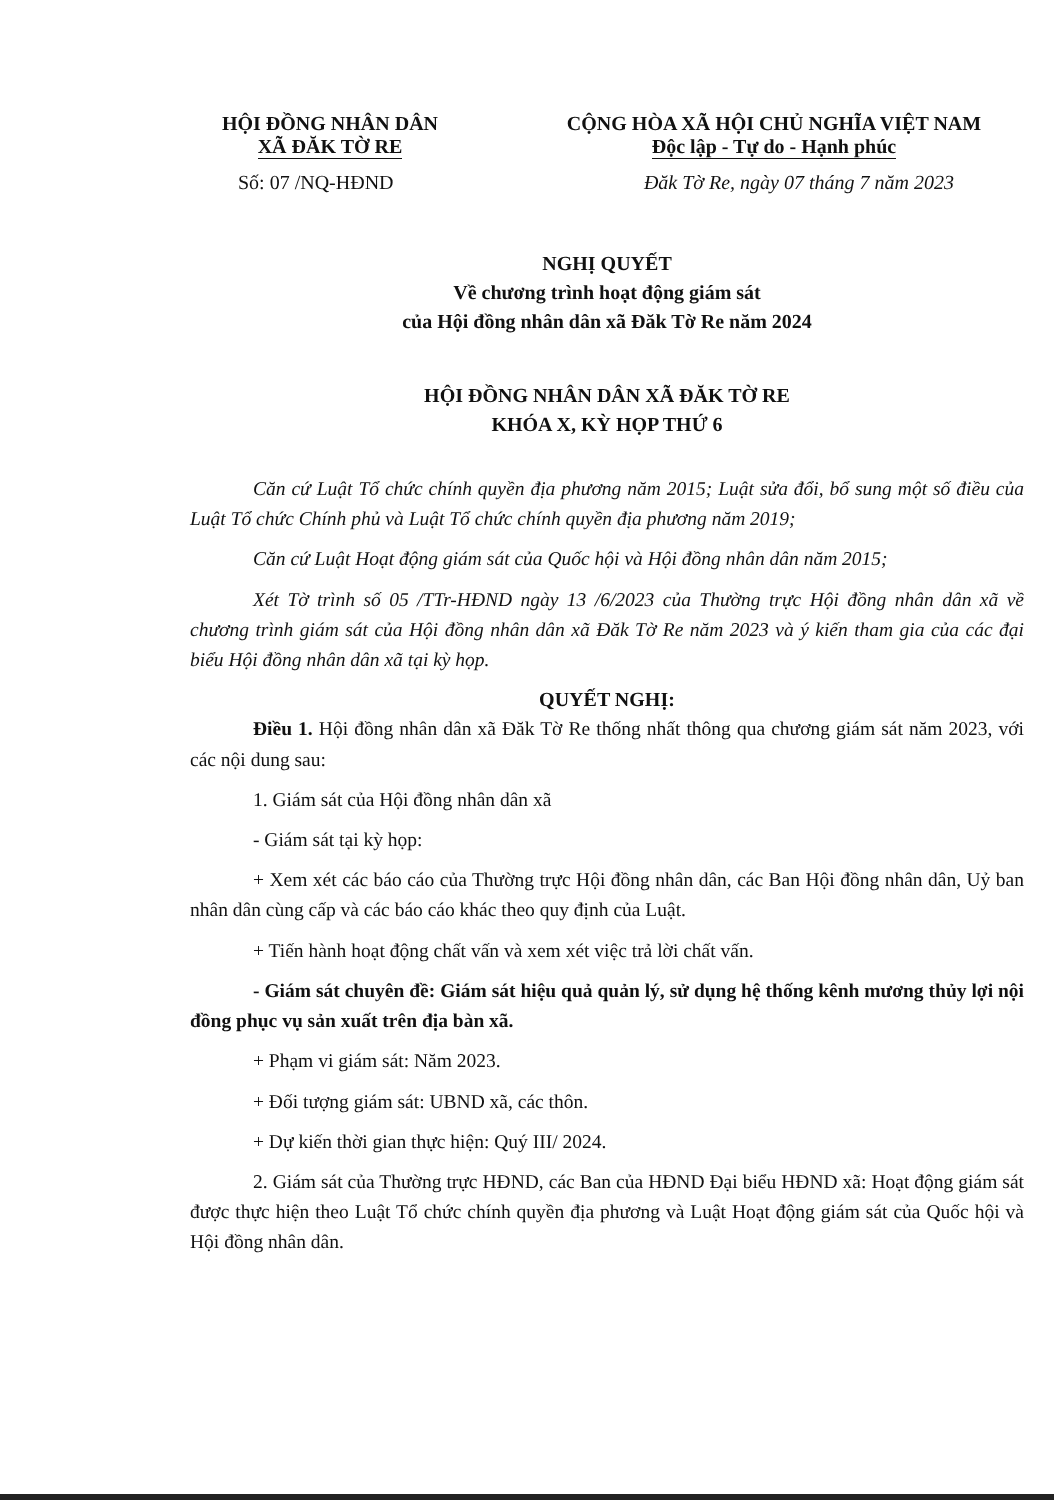HỘI ĐỒNG NHÂN DÂN
XÃ ĐĂK TỜ RE
CỘNG HÒA XÃ HỘI CHỦ NGHĨA VIỆT NAM
Độc lập - Tự do - Hạnh phúc
Số: 07 /NQ-HĐND Đăk Tờ Re, ngày 07 tháng 7 năm 2023
NGHỊ QUYẾT
Về chương trình hoạt động giám sát
của Hội đồng nhân dân xã Đăk Tờ Re năm 2024
HỘI ĐỒNG NHÂN DÂN XÃ ĐĂK TỜ RE
KHÓA X, KỲ HỌP THỨ 6
Căn cứ Luật Tổ chức chính quyền địa phương năm 2015; Luật sửa đổi, bổ sung một số điều của Luật Tổ chức Chính phủ và Luật Tổ chức chính quyền địa phương năm 2019;
Căn cứ Luật Hoạt động giám sát của Quốc hội và Hội đồng nhân dân năm 2015;
Xét Tờ trình số 05 /TTr-HĐND ngày 13 /6/2023 của Thường trực Hội đồng nhân dân xã về chương trình giám sát của Hội đồng nhân dân xã Đăk Tờ Re năm 2023 và ý kiến tham gia của các đại biểu Hội đồng nhân dân xã tại kỳ họp.
QUYẾT NGHỊ:
Điều 1. Hội đồng nhân dân xã Đăk Tờ Re thống nhất thông qua chương giám sát năm 2023, với các nội dung sau:
1. Giám sát của Hội đồng nhân dân xã
- Giám sát tại kỳ họp:
+ Xem xét các báo cáo của Thường trực Hội đồng nhân dân, các Ban Hội đồng nhân dân, Uỷ ban nhân dân cùng cấp và các báo cáo khác theo quy định của Luật.
+ Tiến hành hoạt động chất vấn và xem xét việc trả lời chất vấn.
- Giám sát chuyên đề: Giám sát hiệu quả quản lý, sử dụng hệ thống kênh mương thủy lợi nội đồng phục vụ sản xuất trên địa bàn xã.
+ Phạm vi giám sát: Năm 2023.
+ Đối tượng giám sát: UBND xã, các thôn.
+ Dự kiến thời gian thực hiện: Quý III/ 2024.
2. Giám sát của Thường trực HĐND, các Ban của HĐND Đại biểu HĐND xã: Hoạt động giám sát được thực hiện theo Luật Tổ chức chính quyền địa phương và Luật Hoạt động giám sát của Quốc hội và Hội đồng nhân dân.